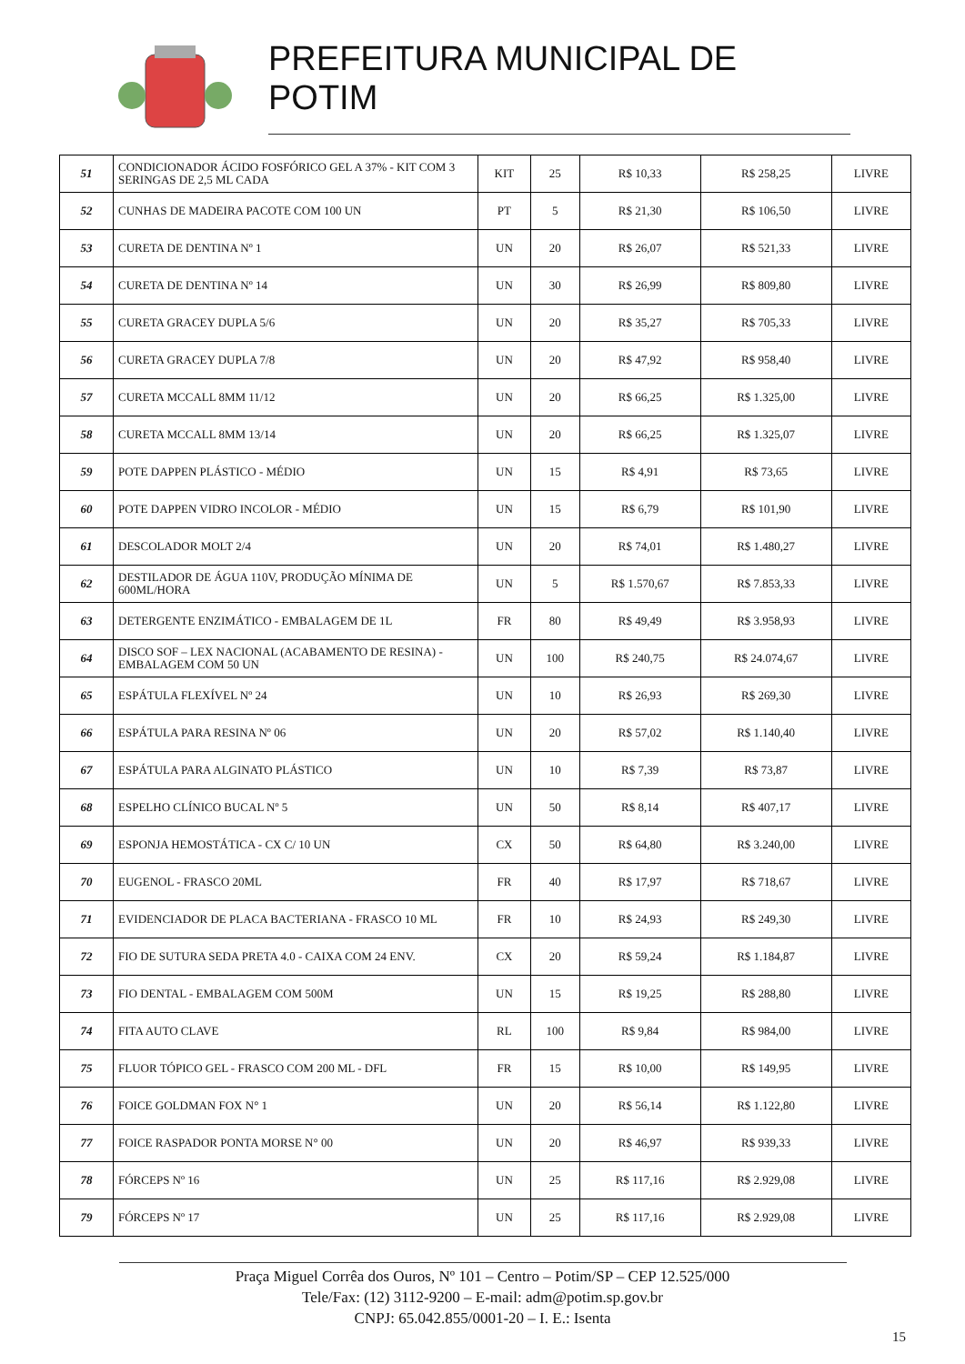PREFEITURA MUNICIPAL DE POTIM
| 51 | CONDICIONADOR ÁCIDO FOSFÓRICO GEL A 37% - KIT COM 3 SERINGAS DE 2,5 ML CADA | KIT | 25 | R$ 10,33 | R$ 258,25 | LIVRE |
| 52 | CUNHAS DE MADEIRA PACOTE COM 100 UN | PT | 5 | R$ 21,30 | R$ 106,50 | LIVRE |
| 53 | CURETA DE DENTINA Nº 1 | UN | 20 | R$ 26,07 | R$ 521,33 | LIVRE |
| 54 | CURETA DE DENTINA Nº 14 | UN | 30 | R$ 26,99 | R$ 809,80 | LIVRE |
| 55 | CURETA GRACEY DUPLA 5/6 | UN | 20 | R$ 35,27 | R$ 705,33 | LIVRE |
| 56 | CURETA GRACEY DUPLA 7/8 | UN | 20 | R$ 47,92 | R$ 958,40 | LIVRE |
| 57 | CURETA MCCALL 8MM 11/12 | UN | 20 | R$ 66,25 | R$ 1.325,00 | LIVRE |
| 58 | CURETA MCCALL 8MM 13/14 | UN | 20 | R$ 66,25 | R$ 1.325,07 | LIVRE |
| 59 | POTE DAPPEN PLÁSTICO - MÉDIO | UN | 15 | R$ 4,91 | R$ 73,65 | LIVRE |
| 60 | POTE DAPPEN VIDRO INCOLOR - MÉDIO | UN | 15 | R$ 6,79 | R$ 101,90 | LIVRE |
| 61 | DESCOLADOR MOLT 2/4 | UN | 20 | R$ 74,01 | R$ 1.480,27 | LIVRE |
| 62 | DESTILADOR DE ÁGUA 110V, PRODUÇÃO MÍNIMA DE 600ML/HORA | UN | 5 | R$ 1.570,67 | R$ 7.853,33 | LIVRE |
| 63 | DETERGENTE ENZIMÁTICO - EMBALAGEM DE 1L | FR | 80 | R$ 49,49 | R$ 3.958,93 | LIVRE |
| 64 | DISCO SOF – LEX NACIONAL (ACABAMENTO DE RESINA) - EMBALAGEM COM 50 UN | UN | 100 | R$ 240,75 | R$ 24.074,67 | LIVRE |
| 65 | ESPÁTULA FLEXÍVEL Nº 24 | UN | 10 | R$ 26,93 | R$ 269,30 | LIVRE |
| 66 | ESPÁTULA PARA RESINA Nº 06 | UN | 20 | R$ 57,02 | R$ 1.140,40 | LIVRE |
| 67 | ESPÁTULA PARA ALGINATO PLÁSTICO | UN | 10 | R$ 7,39 | R$ 73,87 | LIVRE |
| 68 | ESPELHO CLÍNICO BUCAL Nº 5 | UN | 50 | R$ 8,14 | R$ 407,17 | LIVRE |
| 69 | ESPONJA HEMOSTÁTICA - CX C/ 10 UN | CX | 50 | R$ 64,80 | R$ 3.240,00 | LIVRE |
| 70 | EUGENOL - FRASCO 20ML | FR | 40 | R$ 17,97 | R$ 718,67 | LIVRE |
| 71 | EVIDENCIADOR DE PLACA BACTERIANA - FRASCO 10 ML | FR | 10 | R$ 24,93 | R$ 249,30 | LIVRE |
| 72 | FIO DE SUTURA SEDA PRETA 4.0 - CAIXA COM 24 ENV. | CX | 20 | R$ 59,24 | R$ 1.184,87 | LIVRE |
| 73 | FIO DENTAL - EMBALAGEM COM 500M | UN | 15 | R$ 19,25 | R$ 288,80 | LIVRE |
| 74 | FITA AUTO CLAVE | RL | 100 | R$ 9,84 | R$ 984,00 | LIVRE |
| 75 | FLUOR TÓPICO GEL - FRASCO COM 200 ML - DFL | FR | 15 | R$ 10,00 | R$ 149,95 | LIVRE |
| 76 | FOICE GOLDMAN FOX N° 1 | UN | 20 | R$ 56,14 | R$ 1.122,80 | LIVRE |
| 77 | FOICE RASPADOR PONTA MORSE N° 00 | UN | 20 | R$ 46,97 | R$ 939,33 | LIVRE |
| 78 | FÓRCEPS Nº 16 | UN | 25 | R$ 117,16 | R$ 2.929,08 | LIVRE |
| 79 | FÓRCEPS Nº 17 | UN | 25 | R$ 117,16 | R$ 2.929,08 | LIVRE |
Praça Miguel Corrêa dos Ouros, Nº 101 – Centro – Potim/SP – CEP 12.525/000
Tele/Fax: (12) 3112-9200 – E-mail: adm@potim.sp.gov.br
CNPJ: 65.042.855/0001-20 – I. E.: Isenta
15